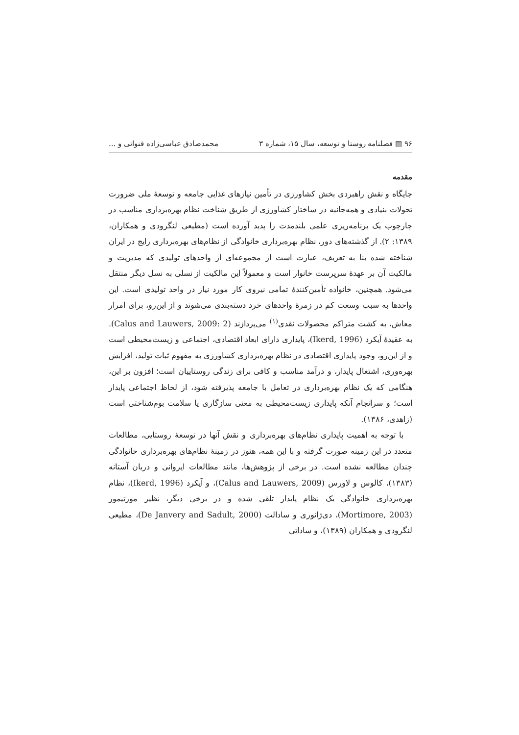۹۶ ▤ فصلنامه روستا و توسعه، سال ۱۵، شماره ۳ محمدصادق عباسی‌زاده قنواتی و ...
مقدمه
جایگاه و نقش راهبردی بخش کشاورزی در تأمین نیازهای غذایی جامعه و توسعهٔ ملی ضرورت تحولات بنیادی و همه‌جانبه در ساختار کشاورزی از طریق شناخت نظام بهره‌برداری مناسب در چارچوب یک برنامه‌ریزی علمی بلندمدت را پدید آورده است (مطیعی لنگرودی و همکاران، ۱۳۸۹: ۲). از گذشته‌های دور، نظام بهره‌برداری خانوادگی از نظام‌های بهره‌برداری رایج در ایران شناخته شده بنا به تعریف، عبارت است از مجموعه‌ای از واحدهای تولیدی که مدیریت و مالکیت آن بر عهدهٔ سرپرست خانوار است و معمولاً این مالکیت از نسلی به نسل دیگر منتقل می‌شود. همچنین، خانواده تأمین‌کنندهٔ تمامی نیروی کار مورد نیاز در واحد تولیدی است. این واحدها به سبب وسعت کم در زمرهٔ واحدهای خرد دسته‌بندی می‌شوند و از این‌رو، برای امرار معاش، به کشت متراکم محصولات نقدی<sup>(۱)</sup> می‌پردازند (Calus and Lauwers, 2009: 2). به عقیدهٔ آیکرد (Ikerd, 1996)، پایداری دارای ابعاد اقتصادی، اجتماعی و زیست‌محیطی است و از این‌رو، وجود پایداری اقتصادی در نظام بهره‌برداری کشاورزی به مفهوم ثبات تولید، افزایش بهره‌وری، اشتغال پایدار، و درآمد مناسب و کافی برای زندگی روستاییان است؛ افزون بر این، هنگامی که یک نظام بهره‌برداری در تعامل با جامعه پذیرفته شود، از لحاظ اجتماعی پایدار است؛ و سرانجام آنکه پایداری زیست‌محیطی به معنی سازگاری یا سلامت بوم‌شناختی است (زاهدی، ۱۳۸۶).
با توجه به اهمیت پایداری نظام‌های بهره‌برداری و نقش آنها در توسعهٔ روستایی، مطالعات متعدد در این زمینه صورت گرفته و با این همه، هنوز در زمینهٔ نظام‌های بهره‌برداری خانوادگی چندان مطالعه نشده است. در برخی از پژوهش‌ها، مانند مطالعات ایروانی و دربان آستانه (۱۳۸۳)، کالوس و لاورس (Calus and Lauwers, 2009)، و آیکرد (Ikerd, 1996)، نظام بهره‌برداری خانوادگی یک نظام پایدار تلقی شده و در برخی دیگر، نظیر مورتیمور (Mortimore, 2003)، دی‌ژانوری و سادالت (De Janvery and Sadult, 2000)، مطیعی لنگرودی و همکاران (۱۳۸۹)، و ساداتی